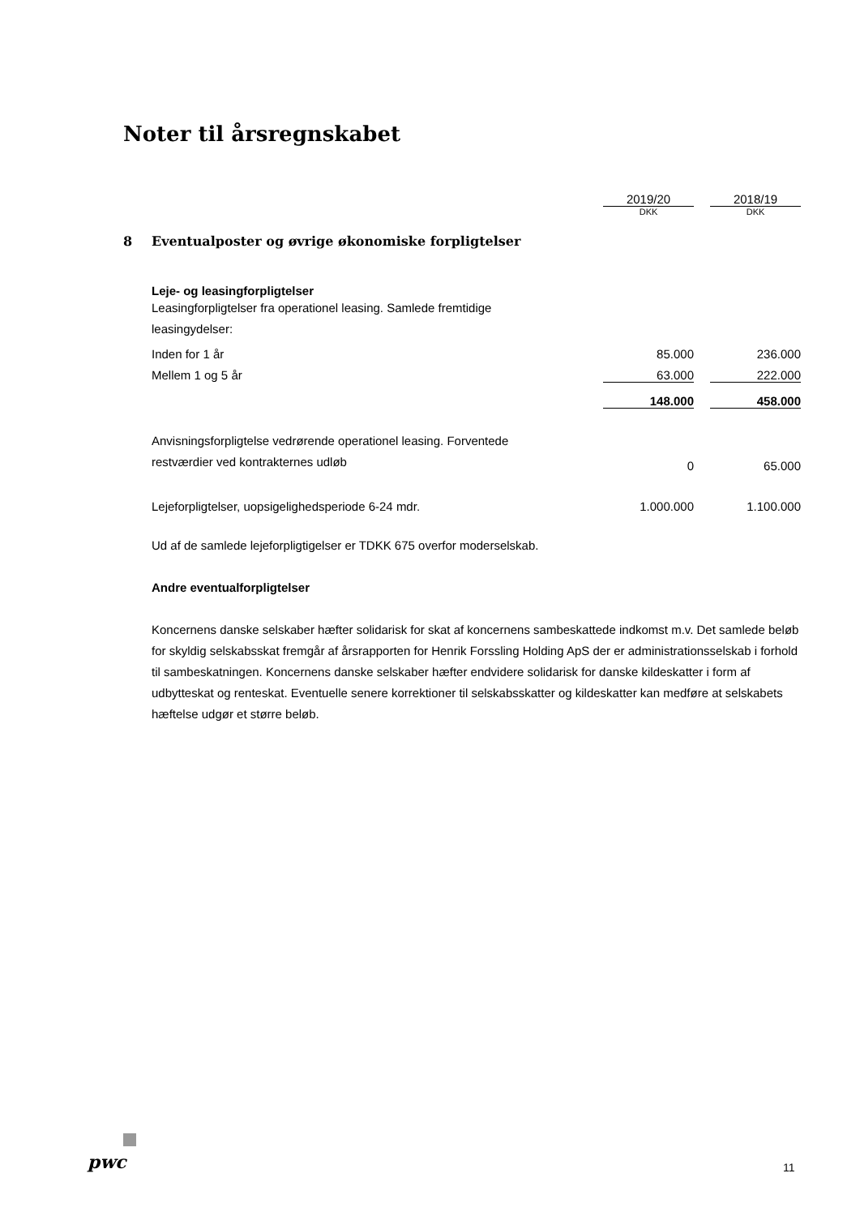Noter til årsregnskabet
| | | 2019/20 | | 2018/19 |
| 8 | Eventualposter og øvrige økonomiske forpligtelser | DKK | | DKK |
| | Leje- og leasingforpligtelser | | | |
| | Leasingforpligtelser fra operationel leasing. Samlede fremtidige leasingydelser: | | | |
| | Inden for 1 år | 85.000 | | 236.000 |
| | Mellem 1 og 5 år | 63.000 | | 222.000 |
| | | 148.000 | | 458.000 |
| | Anvisningsforpligtelse vedrørende operationel leasing. Forventede restværdier ved kontrakternes udløb | 0 | | 65.000 |
| | Lejeforpligtelser, uopsigelighedsperiode 6-24 mdr. | 1.000.000 | | 1.100.000 |
Ud af de samlede lejeforpligtigelser er TDKK 675 overfor moderselskab.
Andre eventualforpligtelser
Koncernens danske selskaber hæfter solidarisk for skat af koncernens sambeskattede indkomst m.v. Det samlede beløb for skyldig selskabsskat fremgår af årsrapporten for Henrik Forssling Holding ApS der er administrationsselskab i forhold til sambeskatningen. Koncernens danske selskaber hæfter endvidere solidarisk for danske kildeskatter i form af udbytteskat og renteskat. Eventuelle senere korrektioner til selskabsskatter og kildeskatter kan medføre at selskabets hæftelse udgør et større beløb.
pwc 11